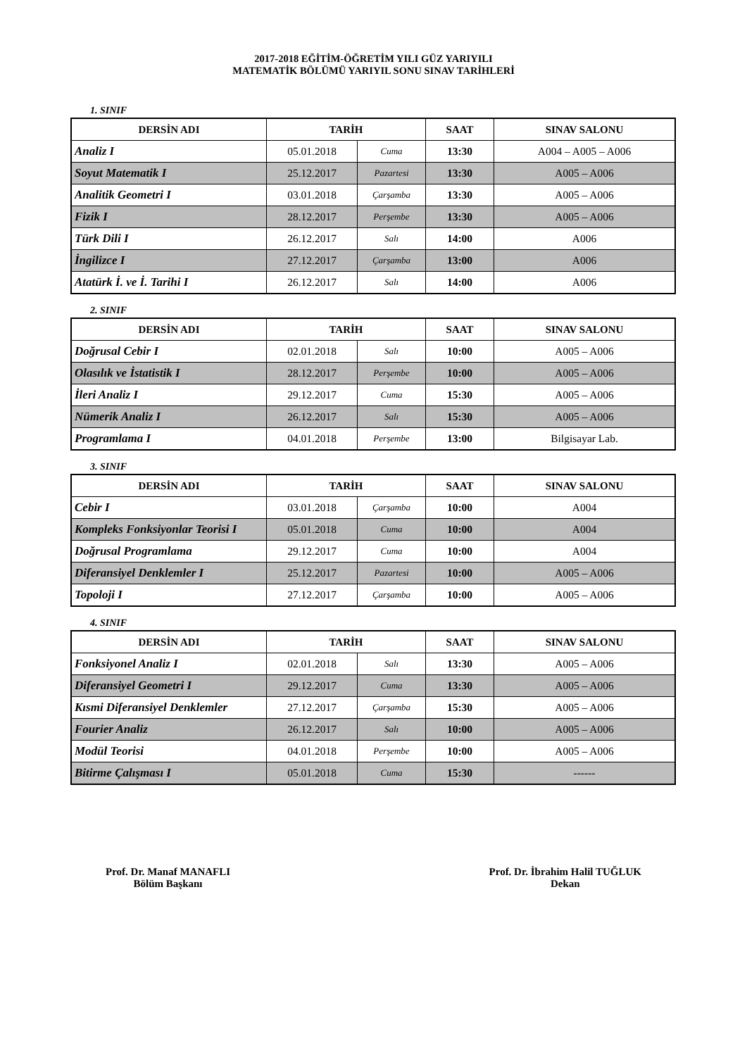2017-2018 EĞİTİM-ÖĞRETİM YILI GÜZ YARIYILI
MATEMATİK BÖLÜMÜ YARIYIL SONU SINAV TARİHLERİ
1. SINIF
| DERSİN ADI | TARİH | | SAAT | SINAV SALONU |
| --- | --- | --- | --- | --- |
| Analiz I | 05.01.2018 | Cuma | 13:30 | A004 – A005 – A006 |
| Soyut Matematik I | 25.12.2017 | Pazartesi | 13:30 | A005 – A006 |
| Analitik Geometri I | 03.01.2018 | Çarşamba | 13:30 | A005 – A006 |
| Fizik I | 28.12.2017 | Perşembe | 13:30 | A005 – A006 |
| Türk Dili I | 26.12.2017 | Salı | 14:00 | A006 |
| İngilizce I | 27.12.2017 | Çarşamba | 13:00 | A006 |
| Atatürk İ. ve İ. Tarihi I | 26.12.2017 | Salı | 14:00 | A006 |
2. SINIF
| DERSİN ADI | TARİH | | SAAT | SINAV SALONU |
| --- | --- | --- | --- | --- |
| Doğrusal Cebir I | 02.01.2018 | Salı | 10:00 | A005 – A006 |
| Olasılık ve İstatistik I | 28.12.2017 | Perşembe | 10:00 | A005 – A006 |
| İleri Analiz I | 29.12.2017 | Cuma | 15:30 | A005 – A006 |
| Nümerik Analiz I | 26.12.2017 | Salı | 15:30 | A005 – A006 |
| Programlama I | 04.01.2018 | Perşembe | 13:00 | Bilgisayar Lab. |
3. SINIF
| DERSİN ADI | TARİH | | SAAT | SINAV SALONU |
| --- | --- | --- | --- | --- |
| Cebir I | 03.01.2018 | Çarşamba | 10:00 | A004 |
| Kompleks Fonksiyonlar Teorisi I | 05.01.2018 | Cuma | 10:00 | A004 |
| Doğrusal Programlama | 29.12.2017 | Cuma | 10:00 | A004 |
| Diferansiyel Denklemler I | 25.12.2017 | Pazartesi | 10:00 | A005 – A006 |
| Topoloji I | 27.12.2017 | Çarşamba | 10:00 | A005 – A006 |
4. SINIF
| DERSİN ADI | TARİH | | SAAT | SINAV SALONU |
| --- | --- | --- | --- | --- |
| Fonksiyonel Analiz I | 02.01.2018 | Salı | 13:30 | A005 – A006 |
| Diferansiyel Geometri I | 29.12.2017 | Cuma | 13:30 | A005 – A006 |
| Kısmi Diferansiyel Denklemler | 27.12.2017 | Çarşamba | 15:30 | A005 – A006 |
| Fourier Analiz | 26.12.2017 | Salı | 10:00 | A005 – A006 |
| Modül Teorisi | 04.01.2018 | Perşembe | 10:00 | A005 – A006 |
| Bitirme Çalışması I | 05.01.2018 | Cuma | 15:30 | ------ |
Prof. Dr. Manaf MANAFLI
Bölüm Başkanı
Prof. Dr. İbrahim Halil TUĞLUK
Dekan